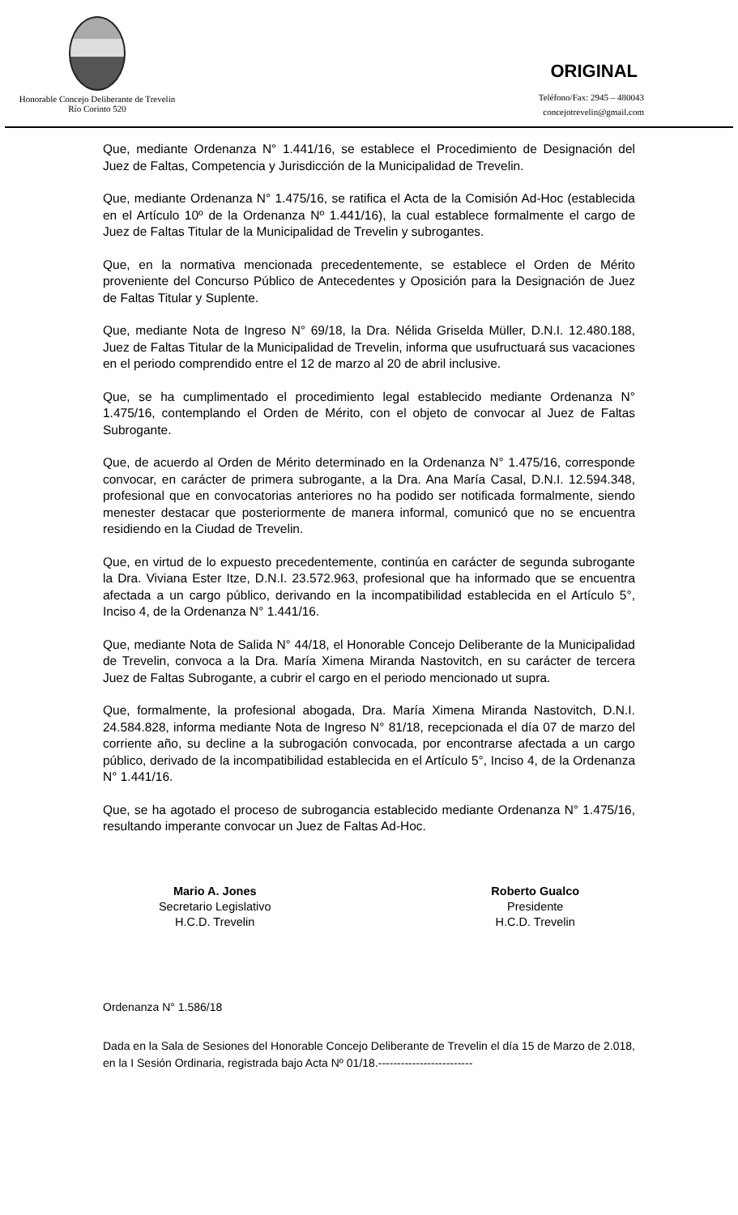Honorable Concejo Deliberante de Trevelin
Río Corinto 520
ORIGINAL
Teléfono/Fax: 2945 – 480043
concejotrevelin@gmail.com
Que, mediante Ordenanza N° 1.441/16, se establece el Procedimiento de Designación del Juez de Faltas, Competencia y Jurisdicción de la Municipalidad de Trevelin.
Que, mediante Ordenanza N° 1.475/16, se ratifica el Acta de la Comisión Ad-Hoc (establecida en el Artículo 10º de la Ordenanza Nº 1.441/16), la cual establece formalmente el cargo de Juez de Faltas Titular de la Municipalidad de Trevelin y subrogantes.
Que, en la normativa mencionada precedentemente, se establece el Orden de Mérito proveniente del Concurso Público de Antecedentes y Oposición para la Designación de Juez de Faltas Titular y Suplente.
Que, mediante Nota de Ingreso N° 69/18, la Dra. Nélida Griselda Müller, D.N.I. 12.480.188, Juez de Faltas Titular de la Municipalidad de Trevelin, informa que usufructuará sus vacaciones en el periodo comprendido entre el 12 de marzo al 20 de abril inclusive.
Que, se ha cumplimentado el procedimiento legal establecido mediante Ordenanza N° 1.475/16, contemplando el Orden de Mérito, con el objeto de convocar al Juez de Faltas Subrogante.
Que, de acuerdo al Orden de Mérito determinado en la Ordenanza N° 1.475/16, corresponde convocar, en carácter de primera subrogante, a la Dra. Ana María Casal, D.N.I. 12.594.348, profesional que en convocatorias anteriores no ha podido ser notificada formalmente, siendo menester destacar que posteriormente de manera informal, comunicó que no se encuentra residiendo en la Ciudad de Trevelin.
Que, en virtud de lo expuesto precedentemente, continúa en carácter de segunda subrogante la Dra. Viviana Ester Itze, D.N.I. 23.572.963, profesional que ha informado que se encuentra afectada a un cargo público, derivando en la incompatibilidad establecida en el Artículo 5°, Inciso 4, de la Ordenanza N° 1.441/16.
Que, mediante Nota de Salida N° 44/18, el Honorable Concejo Deliberante de la Municipalidad de Trevelin, convoca a la Dra. María Ximena Miranda Nastovitch, en su carácter de tercera Juez de Faltas Subrogante, a cubrir el cargo en el periodo mencionado ut supra.
Que, formalmente, la profesional abogada, Dra. María Ximena Miranda Nastovitch, D.N.I. 24.584.828, informa mediante Nota de Ingreso N° 81/18, recepcionada el día 07 de marzo del corriente año, su decline a la subrogación convocada, por encontrarse afectada a un cargo público, derivado de la incompatibilidad establecida en el Artículo 5°, Inciso 4, de la Ordenanza N° 1.441/16.
Que, se ha agotado el proceso de subrogancia establecido mediante Ordenanza N° 1.475/16, resultando imperante convocar un Juez de Faltas Ad-Hoc.
Mario A. Jones
Secretario Legislativo
H.C.D. Trevelin
Roberto Gualco
Presidente
H.C.D. Trevelin
Ordenanza N° 1.586/18
Dada en la Sala de Sesiones del Honorable Concejo Deliberante de Trevelin el día 15 de Marzo de 2.018, en la I Sesión Ordinaria, registrada bajo Acta Nº 01/18.-------------------------